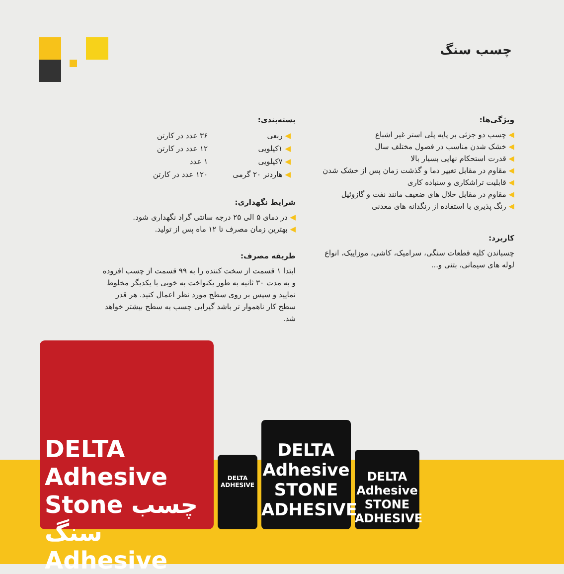چسب سنگ
ویژگی‌ها:
◀ چسب دو جزئی بر پایه پلی استر غیر اشباع
◀ خشک شدن مناسب در فصول مختلف سال
◀ قدرت استحکام نهایی بسیار بالا
◀ مقاوم در مقابل تغییر دما و گذشت زمان پس از خشک شدن
◀ قابلیت تراشکاری و سنباده کاری
◀ مقاوم در مقابل حلال های ضعیف مانند نفت و گازوئیل
◀ رنگ پذیری با استفاده از رنگدانه های معدنی
کاربرد:
چسباندن کلیه قطعات سنگی، سرامیک، کاشی، موزاییک، انواع لوله های سیمانی، بتنی و...
بسته‌بندی:
| ◀ ربعی | ۳۶ عدد در کارتن |
| ◀ ۱کیلویی | ۱۲ عدد در کارتن |
| ◀ ۷کیلویی | ۱ عدد |
| ◀ هاردنر ۲۰ گرمی | ۱۲۰ عدد در کارتن |
شرایط نگهداری:
◀ در دمای ۵ الی ۲۵ درجه سانتی گراد نگهداری شود.
◀ بهترین زمان مصرف تا ۱۲ ماه پس از تولید.
طریقه مصرف:
ابتدا ۱ قسمت از سخت کننده را به ۹۹ قسمت از چسب افزوده و به مدت ۳۰ ثانیه به طور یکنواخت به خوبی با یکدیگر مخلوط نمایید و سپس بر روی سطح مورد نظر اعمال کنید. هر قدر سطح کار ناهموار تر باشد گیرایی چسب به سطح بیشتر خواهد شد.
DELTA Adhesive
STONE
ADHESIVE
DELTA Adhesive
STONE
ADHESIVE
DELTA ADHESIVE
DELTA Adhesive
Stone چسب سنگ
Adhesive